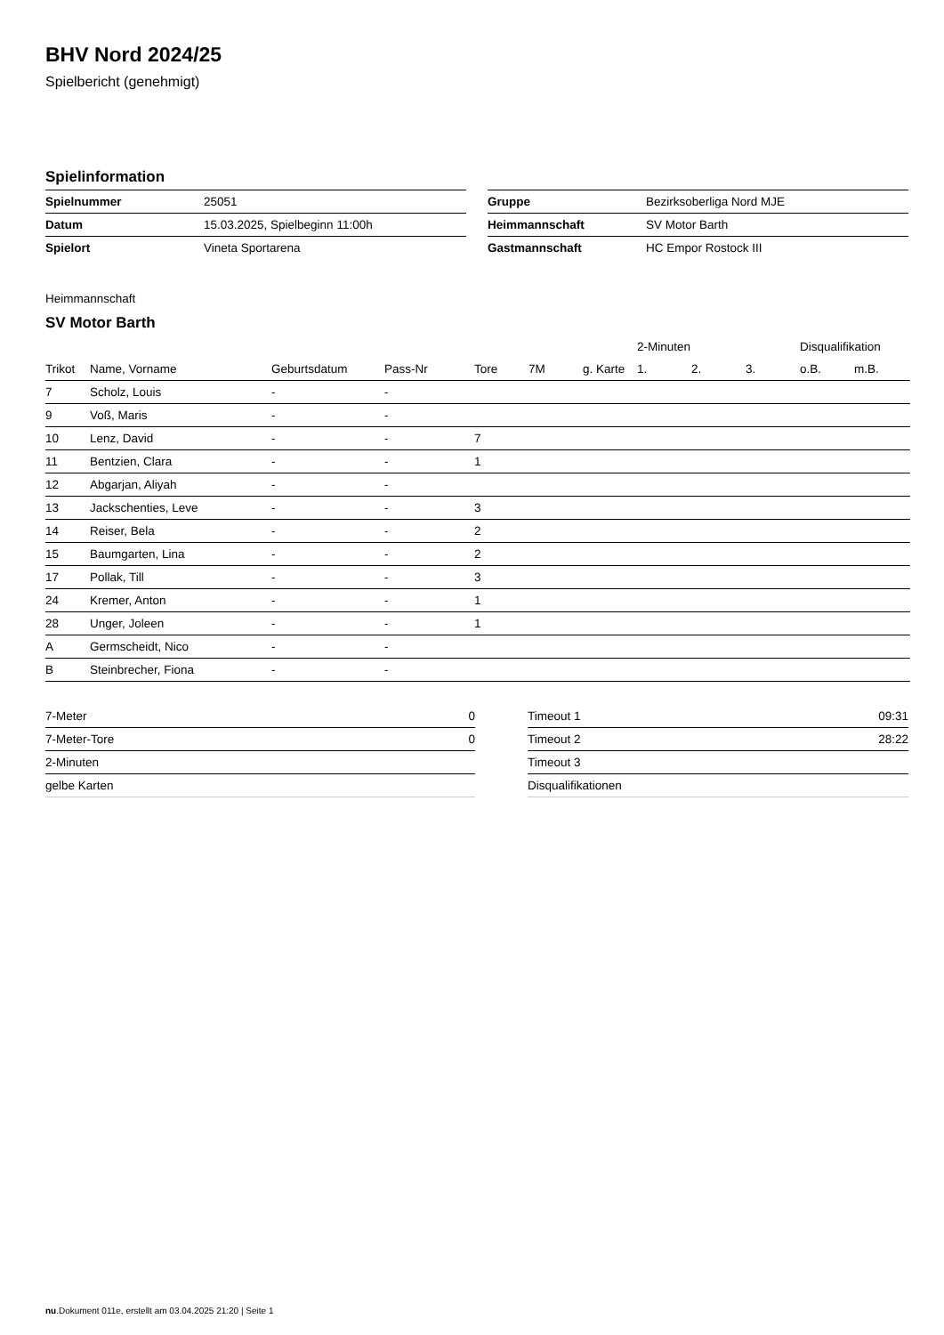BHV Nord 2024/25
Spielbericht (genehmigt)
Spielinformation
| Spielnummer | 25051 |
| Datum | 15.03.2025, Spielbeginn 11:00h |
| Spielort | Vineta Sportarena |
| Gruppe | Bezirksoberliga Nord MJE |
| Heimmannschaft | SV Motor Barth |
| Gastmannschaft | HC Empor Rostock III |
Heimmannschaft
SV Motor Barth
| | | | | | | | 2-Minuten | | | Disqualifikation | |
| --- | --- | --- | --- | --- | --- | --- | --- | --- | --- | --- | --- |
| Trikot | Name, Vorname | Geburtsdatum | Pass-Nr | Tore | 7M | g. Karte | 1. | 2. | 3. | o.B. | m.B. |
| 7 | Scholz, Louis | - | - | | | | | | | | |
| 9 | Voß, Maris | - | - | | | | | | | | |
| 10 | Lenz, David | - | - | 7 | | | | | | | |
| 11 | Bentzien, Clara | - | - | 1 | | | | | | | |
| 12 | Abgarjan, Aliyah | - | - | | | | | | | | |
| 13 | Jackschenties, Leve | - | - | 3 | | | | | | | |
| 14 | Reiser, Bela | - | - | 2 | | | | | | | |
| 15 | Baumgarten, Lina | - | - | 2 | | | | | | | |
| 17 | Pollak, Till | - | - | 3 | | | | | | | |
| 24 | Kremer, Anton | - | - | 1 | | | | | | | |
| 28 | Unger, Joleen | - | - | 1 | | | | | | | |
| A | Germscheidt, Nico | - | - | | | | | | | | |
| B | Steinbrecher, Fiona | - | - | | | | | | | | |
| 7-Meter | 0 |
| 7-Meter-Tore | 0 |
| 2-Minuten | |
| gelbe Karten | |
| Timeout 1 | 09:31 |
| Timeout 2 | 28:22 |
| Timeout 3 | |
| Disqualifikationen | |
nu.Dokument 011e, erstellt am 03.04.2025 21:20 | Seite 1